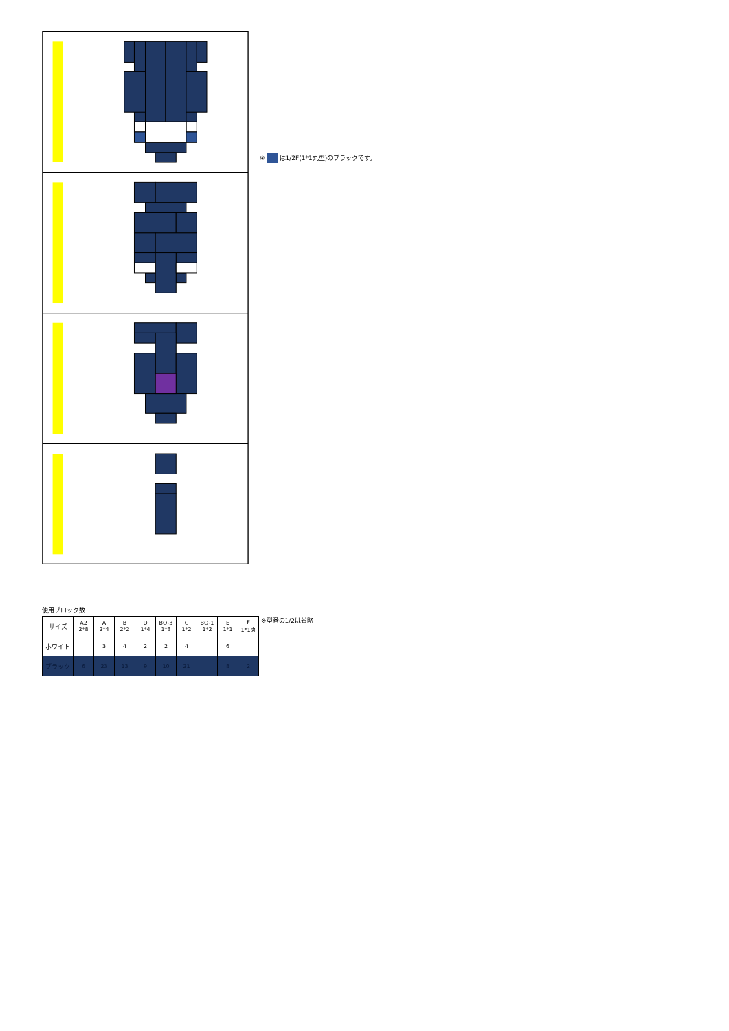※ は1/2F(1*1丸型)のブラックです。
使用ブロック数
| サイズ | A2 2*8 | A 2*4 | B 2*2 | D 1*4 | BO-3 1*3 | C 1*2 | BO-1 1*2 | E 1*1 | F 1*1丸 |
| --- | --- | --- | --- | --- | --- | --- | --- | --- | --- |
| ホワイト | | 3 | 4 | 2 | 2 | 4 | | 6 | |
| ブラック | 6 | 23 | 13 | 9 | 10 | 21 | | 8 | 2 |
※型番の1/2は省略